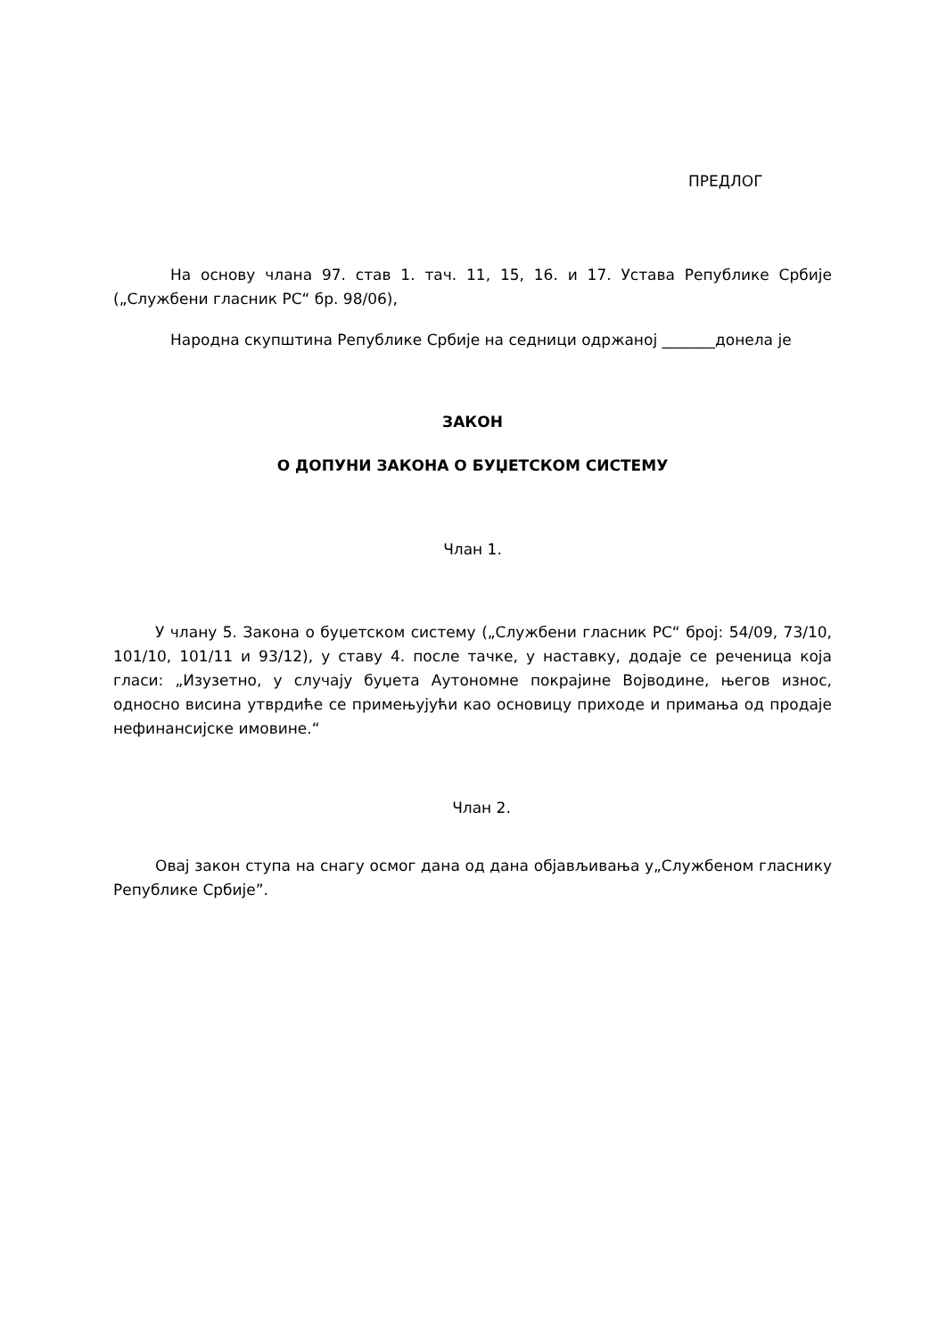ПРЕДЛОГ
На основу члана 97. став 1. тач. 11, 15, 16. и 17. Устава Републике Србије („Службени гласник РС“ бр. 98/06),
Народна скупштина Републике Србије на седници одржаној _______донела је
ЗАКОН
О ДОПУНИ ЗАКОНА О БУЏЕТСКОМ СИСТЕМУ
Члан 1.
У члану 5. Закона о буџетском систему („Службени гласник РС“ број: 54/09, 73/10, 101/10, 101/11 и 93/12), у ставу 4. после тачке, у наставку, додаје се реченица која гласи: „Изузетно, у случају буџета Аутономне покрајине Војводине, његов износ, односно висина утврдиће се примењујући као основицу приходе и примања од продаје нефинансијске имовине.“
Члан 2.
Овај закон ступа на снагу осмог дана од дана објављивања у„Службеном гласнику Републике Србије”.